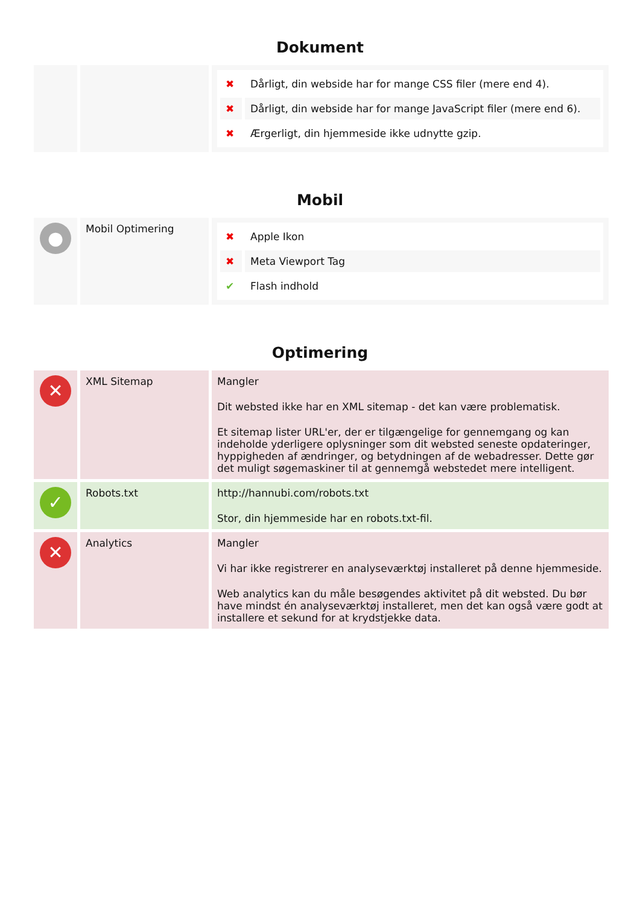Dokument
| | | / ✖ / Dårligt, din webside har for mange CSS filer (mere end 4). / / ✖ / Dårligt, din webside har for mange JavaScript filer (mere end 6). / / ✖ / Ærgerligt, din hjemmeside ikke udnytte gzip. / |
Mobil
| ● | Mobil Optimering | / ✖ / Apple Ikon / / ✖ / Meta Viewport Tag / / ✔ / Flash indhold / |
Optimering
| ✕ | XML Sitemap | Mangler Dit websted ikke har en XML sitemap - det kan være problematisk. Et sitemap lister URL'er, der er tilgængelige for gennemgang og kan indeholde yderligere oplysninger som dit websted seneste opdateringer, hyppigheden af ændringer, og betydningen af de webadresser. Dette gør det muligt søgemaskiner til at gennemgå webstedet mere intelligent. |
| ✓ | Robots.txt | http://hannubi.com/robots.txt Stor, din hjemmeside har en robots.txt-fil. |
| ✕ | Analytics | Mangler Vi har ikke registrerer en analyseværktøj installeret på denne hjemmeside. Web analytics kan du måle besøgendes aktivitet på dit websted. Du bør have mindst én analyseværktøj installeret, men det kan også være godt at installere et sekund for at krydstjekke data. |